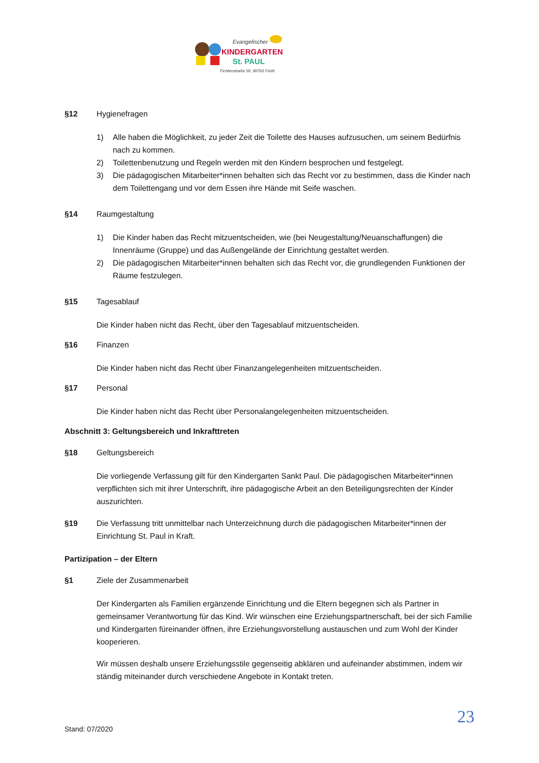Evangelischer
KINDERGARTEN
St. PAUL
Fichtenstraße 50, 90763 Fürth
§12 Hygienefragen
1) Alle haben die Möglichkeit, zu jeder Zeit die Toilette des Hauses aufzusuchen, um seinem Bedürfnis nach zu kommen.
2) Toilettenbenutzung und Regeln werden mit den Kindern besprochen und festgelegt.
3) Die pädagogischen Mitarbeiter*innen behalten sich das Recht vor zu bestimmen, dass die Kinder nach dem Toilettengang und vor dem Essen ihre Hände mit Seife waschen.
§14 Raumgestaltung
1) Die Kinder haben das Recht mitzuentscheiden, wie (bei Neugestaltung/Neuanschaffungen) die Innenräume (Gruppe) und das Außengelände der Einrichtung gestaltet werden.
2) Die pädagogischen Mitarbeiter*innen behalten sich das Recht vor, die grundlegenden Funktionen der Räume festzulegen.
§15 Tagesablauf
Die Kinder haben nicht das Recht, über den Tagesablauf mitzuentscheiden.
§16 Finanzen
Die Kinder haben nicht das Recht über Finanzangelegenheiten mitzuentscheiden.
§17 Personal
Die Kinder haben nicht das Recht über Personalangelegenheiten mitzuentscheiden.
Abschnitt 3: Geltungsbereich und Inkrafttreten
§18 Geltungsbereich
Die vorliegende Verfassung gilt für den Kindergarten Sankt Paul. Die pädagogischen Mitarbeiter*innen verpflichten sich mit ihrer Unterschrift, ihre pädagogische Arbeit an den Beteiligungsrechten der Kinder auszurichten.
§19 Die Verfassung tritt unmittelbar nach Unterzeichnung durch die pädagogischen Mitarbeiter*innen der Einrichtung St. Paul in Kraft.
Partizipation – der Eltern
§1 Ziele der Zusammenarbeit
Der Kindergarten als Familien ergänzende Einrichtung und die Eltern begegnen sich als Partner in gemeinsamer Verantwortung für das Kind. Wir wünschen eine Erziehungspartnerschaft, bei der sich Familie und Kindergarten füreinander öffnen, ihre Erziehungsvorstellung austauschen und zum Wohl der Kinder kooperieren.
Wir müssen deshalb unsere Erziehungsstile gegenseitig abklären und aufeinander abstimmen, indem wir ständig miteinander durch verschiedene Angebote in Kontakt treten.
23
Stand: 07/2020